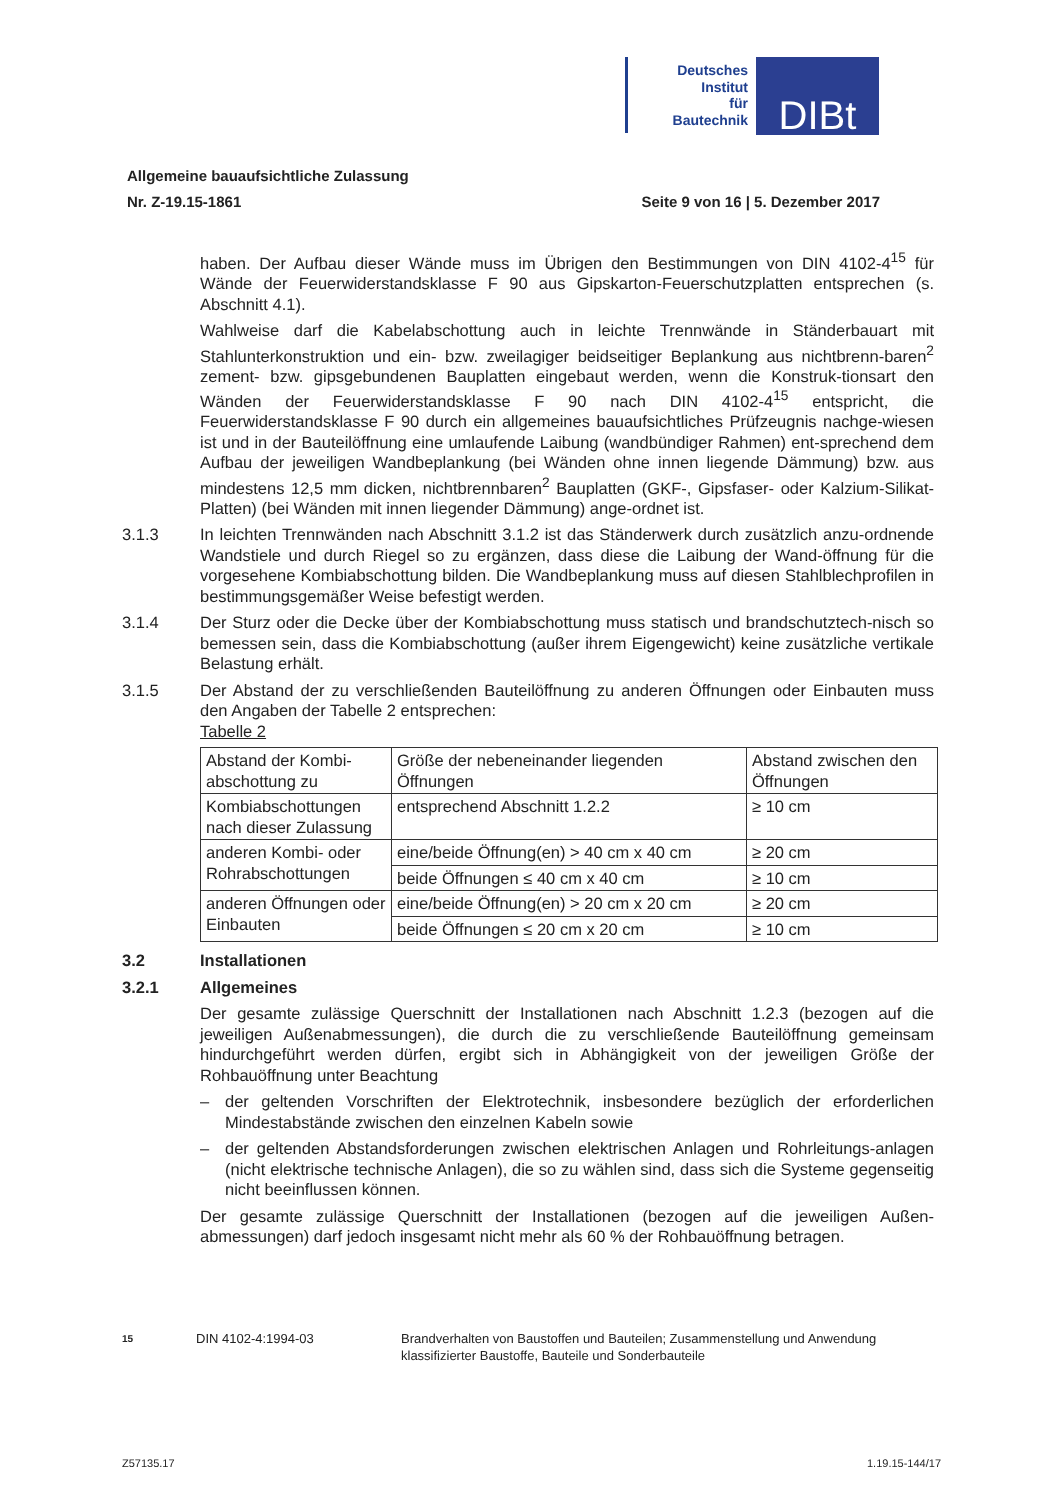Deutsches
Institut
für
Bautechnik
DIBt
Allgemeine bauaufsichtliche Zulassung
Nr. Z-19.15-1861 Seite 9 von 16 | 5. Dezember 2017
haben. Der Aufbau dieser Wände muss im Übrigen den Bestimmungen von DIN 4102-4<sup>15</sup> für Wände der Feuerwiderstandsklasse F 90 aus Gipskarton-Feuerschutzplatten entsprechen (s. Abschnitt 4.1).
Wahlweise darf die Kabelabschottung auch in leichte Trennwände in Ständerbauart mit Stahlunterkonstruktion und ein- bzw. zweilagiger beidseitiger Beplankung aus nichtbrenn-baren<sup>2</sup> zement- bzw. gipsgebundenen Bauplatten eingebaut werden, wenn die Konstruk-tionsart den Wänden der Feuerwiderstandsklasse F 90 nach DIN 4102-4<sup>15</sup> entspricht, die Feuerwiderstandsklasse F 90 durch ein allgemeines bauaufsichtliches Prüfzeugnis nachge-wiesen ist und in der Bauteilöffnung eine umlaufende Laibung (wandbündiger Rahmen) ent-sprechend dem Aufbau der jeweiligen Wandbeplankung (bei Wänden ohne innen liegende Dämmung) bzw. aus mindestens 12,5 mm dicken, nichtbrennbaren<sup>2</sup> Bauplatten (GKF-, Gipsfaser- oder Kalzium-Silikat-Platten) (bei Wänden mit innen liegender Dämmung) ange-ordnet ist.
3.1.3 In leichten Trennwänden nach Abschnitt 3.1.2 ist das Ständerwerk durch zusätzlich anzu-ordnende Wandstiele und durch Riegel so zu ergänzen, dass diese die Laibung der Wand-öffnung für die vorgesehene Kombiabschottung bilden. Die Wandbeplankung muss auf diesen Stahlblechprofilen in bestimmungsgemäßer Weise befestigt werden.
3.1.4 Der Sturz oder die Decke über der Kombiabschottung muss statisch und brandschutztech-nisch so bemessen sein, dass die Kombiabschottung (außer ihrem Eigengewicht) keine zusätzliche vertikale Belastung erhält.
3.1.5 Der Abstand der zu verschließenden Bauteilöffnung zu anderen Öffnungen oder Einbauten muss den Angaben der Tabelle 2 entsprechen:
Tabelle 2
| Abstand der Kombi-abschottung zu | Größe der nebeneinander liegenden Öffnungen | Abstand zwischen den Öffnungen |
| Kombiabschottungen nach dieser Zulassung | entsprechend Abschnitt 1.2.2 | ≥ 10 cm |
| anderen Kombi- oder Rohrabschottungen | eine/beide Öffnung(en) > 40 cm x 40 cm | ≥ 20 cm |
| | beide Öffnungen ≤ 40 cm x 40 cm | ≥ 10 cm |
| anderen Öffnungen oder Einbauten | eine/beide Öffnung(en) > 20 cm x 20 cm | ≥ 20 cm |
| | beide Öffnungen ≤ 20 cm x 20 cm | ≥ 10 cm |
3.2 Installationen
3.2.1 Allgemeines
Der gesamte zulässige Querschnitt der Installationen nach Abschnitt 1.2.3 (bezogen auf die jeweiligen Außenabmessungen), die durch die zu verschließende Bauteilöffnung gemeinsam hindurchgeführt werden dürfen, ergibt sich in Abhängigkeit von der jeweiligen Größe der Rohbauöffnung unter Beachtung
– der geltenden Vorschriften der Elektrotechnik, insbesondere bezüglich der erforderlichen Mindestabstände zwischen den einzelnen Kabeln sowie
– der geltenden Abstandsforderungen zwischen elektrischen Anlagen und Rohrleitungs-anlagen (nicht elektrische technische Anlagen), die so zu wählen sind, dass sich die Systeme gegenseitig nicht beeinflussen können.
Der gesamte zulässige Querschnitt der Installationen (bezogen auf die jeweiligen Außen-abmessungen) darf jedoch insgesamt nicht mehr als 60 % der Rohbauöffnung betragen.
15
DIN 4102-4:1994-03 Brandverhalten von Baustoffen und Bauteilen; Zusammenstellung und Anwendung klassifizierter Baustoffe, Bauteile und Sonderbauteile
Z57135.17 1.19.15-144/17